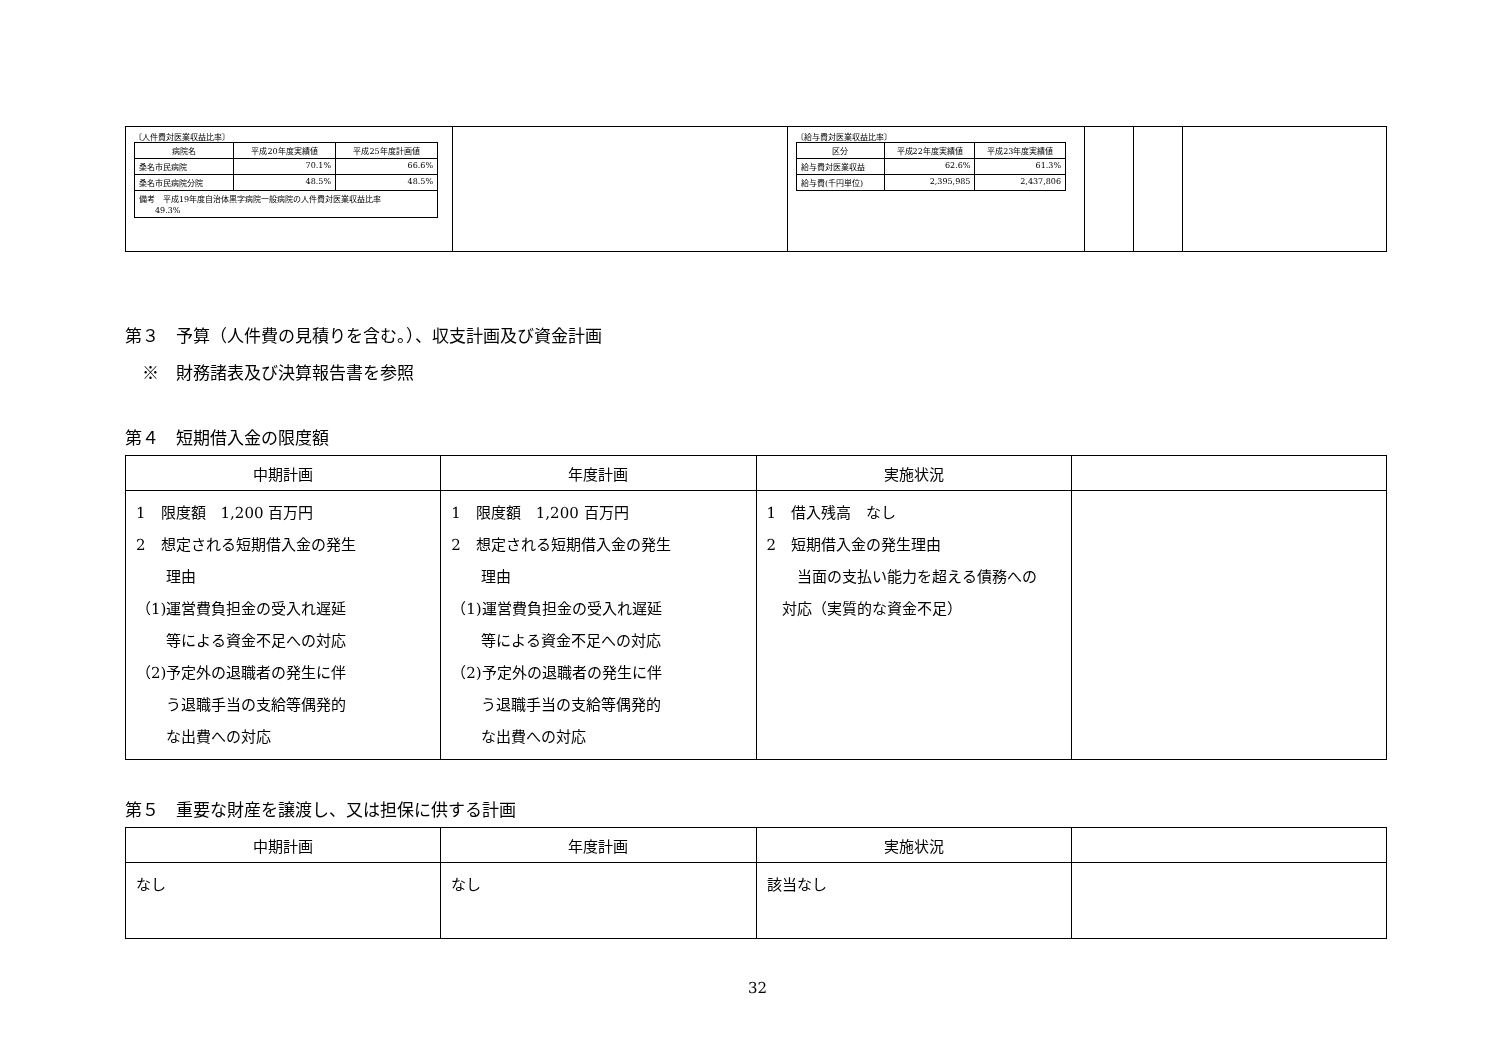| 〔人件費対医業収益比率〕 / 病院名 / 平成20年度実績値 / 平成25年度計画値 / / --- / --- / --- / / 桑名市民病院 / 70.1% / 66.6% / / 桑名市民病院分院 / 48.5% / 48.5% / / 備考 平成19年度自治体黒字病院一般病院の人件費対医業収益比率 49.3% / / / | | 〔給与費対医業収益比率〕 / 区分 / 平成22年度実績値 / 平成23年度実績値 / / --- / --- / --- / / 給与費対医業収益 / 62.6% / 61.3% / / 給与費(千円単位) / 2,395,985 / 2,437,806 / | | | |
第３　予算（人件費の見積りを含む。）、収支計画及び資金計画
　※　財務諸表及び決算報告書を参照
第４　短期借入金の限度額
| 中期計画 | 年度計画 | 実施状況 | |
| --- | --- | --- | --- |
| 1 限度額 1,200 百万円 2 想定される短期借入金の発生 理由 （1)運営費負担金の受入れ遅延 等による資金不足への対応 （2)予定外の退職者の発生に伴 う退職手当の支給等偶発的 な出費への対応 | 1 限度額 1,200 百万円 2 想定される短期借入金の発生 理由 （1)運営費負担金の受入れ遅延 等による資金不足への対応 （2)予定外の退職者の発生に伴 う退職手当の支給等偶発的 な出費への対応 | 1 借入残高 なし 2 短期借入金の発生理由 当面の支払い能力を超える債務への 対応（実質的な資金不足） | |
第５　重要な財産を譲渡し、又は担保に供する計画
| 中期計画 | 年度計画 | 実施状況 | |
| --- | --- | --- | --- |
| なし | なし | 該当なし | |
32